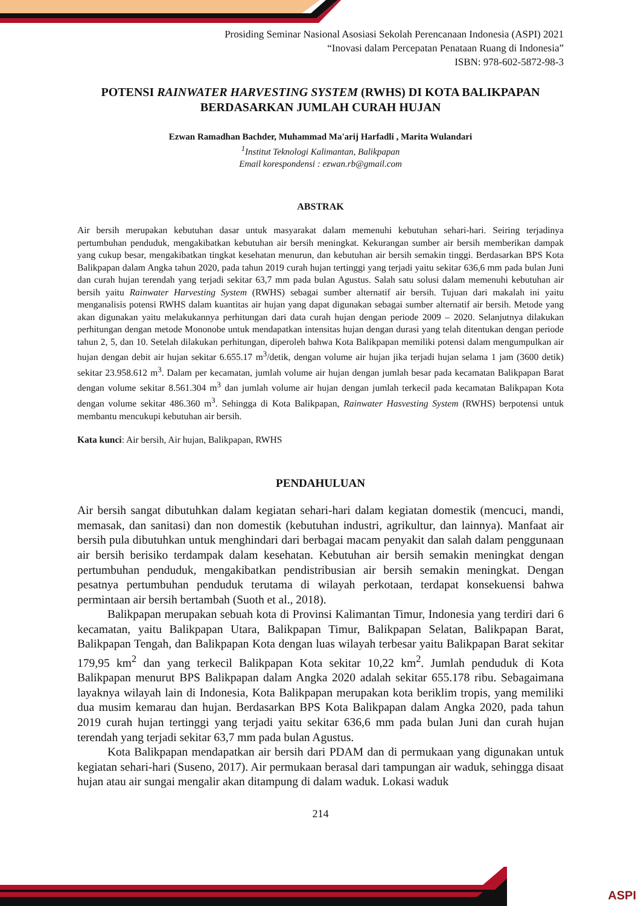Prosiding Seminar Nasional Asosiasi Sekolah Perencanaan Indonesia (ASPI) 2021
“Inovasi dalam Percepatan Penataan Ruang di Indonesia”
ISBN: 978-602-5872-98-3
POTENSI RAINWATER HARVESTING SYSTEM (RWHS) DI KOTA BALIKPAPAN BERDASARKAN JUMLAH CURAH HUJAN
Ezwan Ramadhan Bachder, Muhammad Ma'arij Harfadli , Marita Wulandari
<sup>1</sup> Institut Teknologi Kalimantan, Balikpapan
Email korespondensi : ezwan.rb@gmail.com
ABSTRAK
Air bersih merupakan kebutuhan dasar untuk masyarakat dalam memenuhi kebutuhan sehari-hari. Seiring terjadinya pertumbuhan penduduk, mengakibatkan kebutuhan air bersih meningkat. Kekurangan sumber air bersih memberikan dampak yang cukup besar, mengakibatkan tingkat kesehatan menurun, dan kebutuhan air bersih semakin tinggi. Berdasarkan BPS Kota Balikpapan dalam Angka tahun 2020, pada tahun 2019 curah hujan tertinggi yang terjadi yaitu sekitar 636,6 mm pada bulan Juni dan curah hujan terendah yang terjadi sekitar 63,7 mm pada bulan Agustus. Salah satu solusi dalam memenuhi kebutuhan air bersih yaitu Rainwater Harvesting System (RWHS) sebagai sumber alternatif air bersih. Tujuan dari makalah ini yaitu menganalisis potensi RWHS dalam kuantitas air hujan yang dapat digunakan sebagai sumber alternatif air bersih. Metode yang akan digunakan yaitu melakukannya perhitungan dari data curah hujan dengan periode 2009 – 2020. Selanjutnya dilakukan perhitungan dengan metode Mononobe untuk mendapatkan intensitas hujan dengan durasi yang telah ditentukan dengan periode tahun 2, 5, dan 10. Setelah dilakukan perhitungan, diperoleh bahwa Kota Balikpapan memiliki potensi dalam mengumpulkan air hujan dengan debit air hujan sekitar 6.655.17 m<sup>3</sup>/detik, dengan volume air hujan jika terjadi hujan selama 1 jam (3600 detik) sekitar 23.958.612 m<sup>3</sup>. Dalam per kecamatan, jumlah volume air hujan dengan jumlah besar pada kecamatan Balikpapan Barat dengan volume sekitar 8.561.304 m<sup>3</sup> dan jumlah volume air hujan dengan jumlah terkecil pada kecamatan Balikpapan Kota dengan volume sekitar 486.360 m<sup>3</sup>. Sehingga di Kota Balikpapan, Rainwater Hasvesting System (RWHS) berpotensi untuk membantu mencukupi kebutuhan air bersih.
Kata kunci: Air bersih, Air hujan, Balikpapan, RWHS
PENDAHULUAN
Air bersih sangat dibutuhkan dalam kegiatan sehari-hari dalam kegiatan domestik (mencuci, mandi, memasak, dan sanitasi) dan non domestik (kebutuhan industri, agrikultur, dan lainnya). Manfaat air bersih pula dibutuhkan untuk menghindari dari berbagai macam penyakit dan salah dalam penggunaan air bersih berisiko terdampak dalam kesehatan. Kebutuhan air bersih semakin meningkat dengan pertumbuhan penduduk, mengakibatkan pendistribusian air bersih semakin meningkat. Dengan pesatnya pertumbuhan penduduk terutama di wilayah perkotaan, terdapat konsekuensi bahwa permintaan air bersih bertambah (Suoth et al., 2018).
Balikpapan merupakan sebuah kota di Provinsi Kalimantan Timur, Indonesia yang terdiri dari 6 kecamatan, yaitu Balikpapan Utara, Balikpapan Timur, Balikpapan Selatan, Balikpapan Barat, Balikpapan Tengah, dan Balikpapan Kota dengan luas wilayah terbesar yaitu Balikpapan Barat sekitar 179,95 km<sup>2</sup> dan yang terkecil Balikpapan Kota sekitar 10,22 km<sup>2</sup>. Jumlah penduduk di Kota Balikpapan menurut BPS Balikpapan dalam Angka 2020 adalah sekitar 655.178 ribu. Sebagaimana layaknya wilayah lain di Indonesia, Kota Balikpapan merupakan kota beriklim tropis, yang memiliki dua musim kemarau dan hujan. Berdasarkan BPS Kota Balikpapan dalam Angka 2020, pada tahun 2019 curah hujan tertinggi yang terjadi yaitu sekitar 636,6 mm pada bulan Juni dan curah hujan terendah yang terjadi sekitar 63,7 mm pada bulan Agustus.
Kota Balikpapan mendapatkan air bersih dari PDAM dan di permukaan yang digunakan untuk kegiatan sehari-hari (Suseno, 2017). Air permukaan berasal dari tampungan air waduk, sehingga disaat hujan atau air sungai mengalir akan ditampung di dalam waduk. Lokasi waduk
214
ASPI